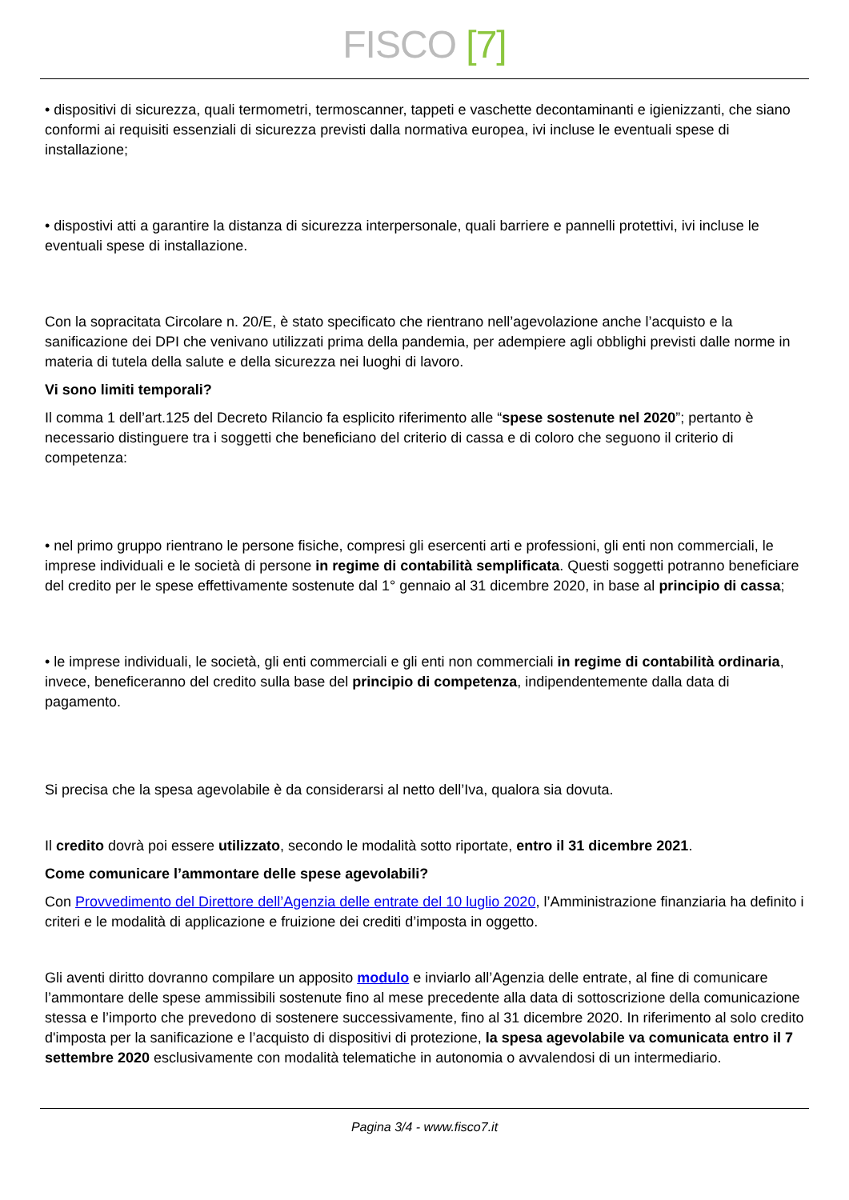FISCO [7]
• dispositivi di sicurezza, quali termometri, termoscanner, tappeti e vaschette decontaminanti e igienizzanti, che siano conformi ai requisiti essenziali di sicurezza previsti dalla normativa europea, ivi incluse le eventuali spese di installazione;
• dispostivi atti a garantire la distanza di sicurezza interpersonale, quali barriere e pannelli protettivi, ivi incluse le eventuali spese di installazione.
Con la sopracitata Circolare n. 20/E, è stato specificato che rientrano nell’agevolazione anche l’acquisto e la sanificazione dei DPI che venivano utilizzati prima della pandemia, per adempiere agli obblighi previsti dalle norme in materia di tutela della salute e della sicurezza nei luoghi di lavoro.
Vi sono limiti temporali?
Il comma 1 dell’art.125 del Decreto Rilancio fa esplicito riferimento alle “spese sostenute nel 2020”; pertanto è necessario distinguere tra i soggetti che beneficiano del criterio di cassa e di coloro che seguono il criterio di competenza:
• nel primo gruppo rientrano le persone fisiche, compresi gli esercenti arti e professioni, gli enti non commerciali, le imprese individuali e le società di persone in regime di contabilità semplificata. Questi soggetti potranno beneficiare del credito per le spese effettivamente sostenute dal 1° gennaio al 31 dicembre 2020, in base al principio di cassa;
• le imprese individuali, le società, gli enti commerciali e gli enti non commerciali in regime di contabilità ordinaria, invece, beneficeranno del credito sulla base del principio di competenza, indipendentemente dalla data di pagamento.
Si precisa che la spesa agevolabile è da considerarsi al netto dell’Iva, qualora sia dovuta.
Il credito dovrà poi essere utilizzato, secondo le modalità sotto riportate, entro il 31 dicembre 2021.
Come comunicare l’ammontare delle spese agevolabili?
Con Provvedimento del Direttore dell’Agenzia delle entrate del 10 luglio 2020, l’Amministrazione finanziaria ha definito i criteri e le modalità di applicazione e fruizione dei crediti d’imposta in oggetto.
Gli aventi diritto dovranno compilare un apposito modulo e inviarlo all’Agenzia delle entrate, al fine di comunicare l’ammontare delle spese ammissibili sostenute fino al mese precedente alla data di sottoscrizione della comunicazione stessa e l’importo che prevedono di sostenere successivamente, fino al 31 dicembre 2020. In riferimento al solo credito d'imposta per la sanificazione e l’acquisto di dispositivi di protezione, la spesa agevolabile va comunicata entro il 7 settembre 2020 esclusivamente con modalità telematiche in autonomia o avvalendosi di un intermediario.
Pagina 3/4 - www.fisco7.it